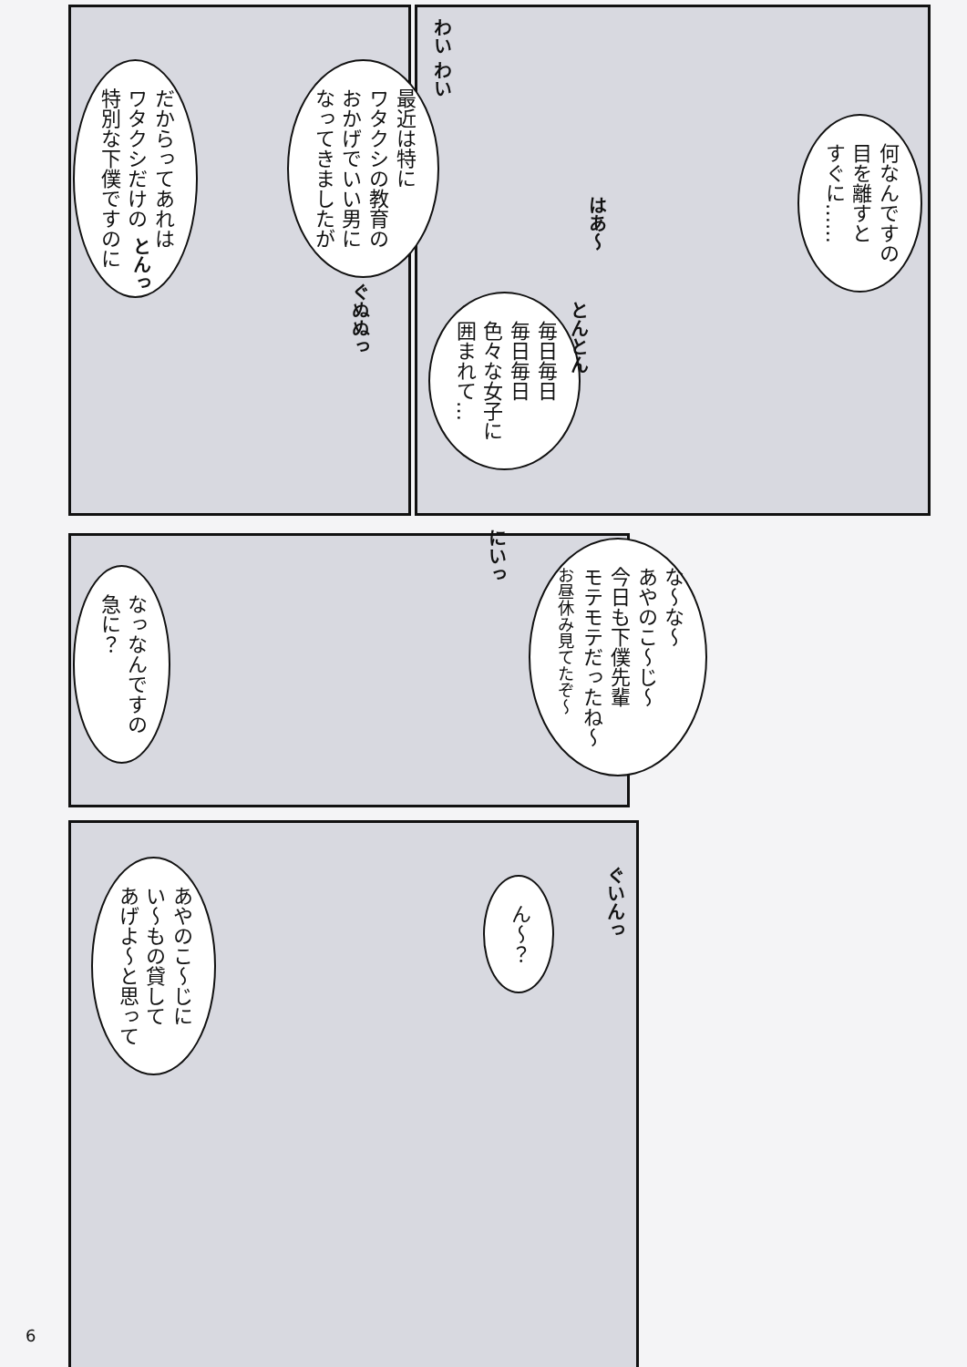何なんですの
目を離すと
すぐに……
わい わい
はあ〜
最近は特に
ワタクシの教育の
おかげでいい男に
なってきましたが
だからってあれは
ワタクシだけの
特別な下僕ですのに
とんっ
ぐぬぬっ
毎日毎日
毎日毎日
色々な女子に
囲まれて…
とんとん
にいっ
な〜な〜
あやのこ〜じ〜
今日も下僕先輩
モテモテだったね〜
お昼休み見てたぞ〜
なっなんですの
急に？
ぐいんっ
ん〜？
あやのこ〜じに
い〜もの貸して
あげよ〜と思って
6